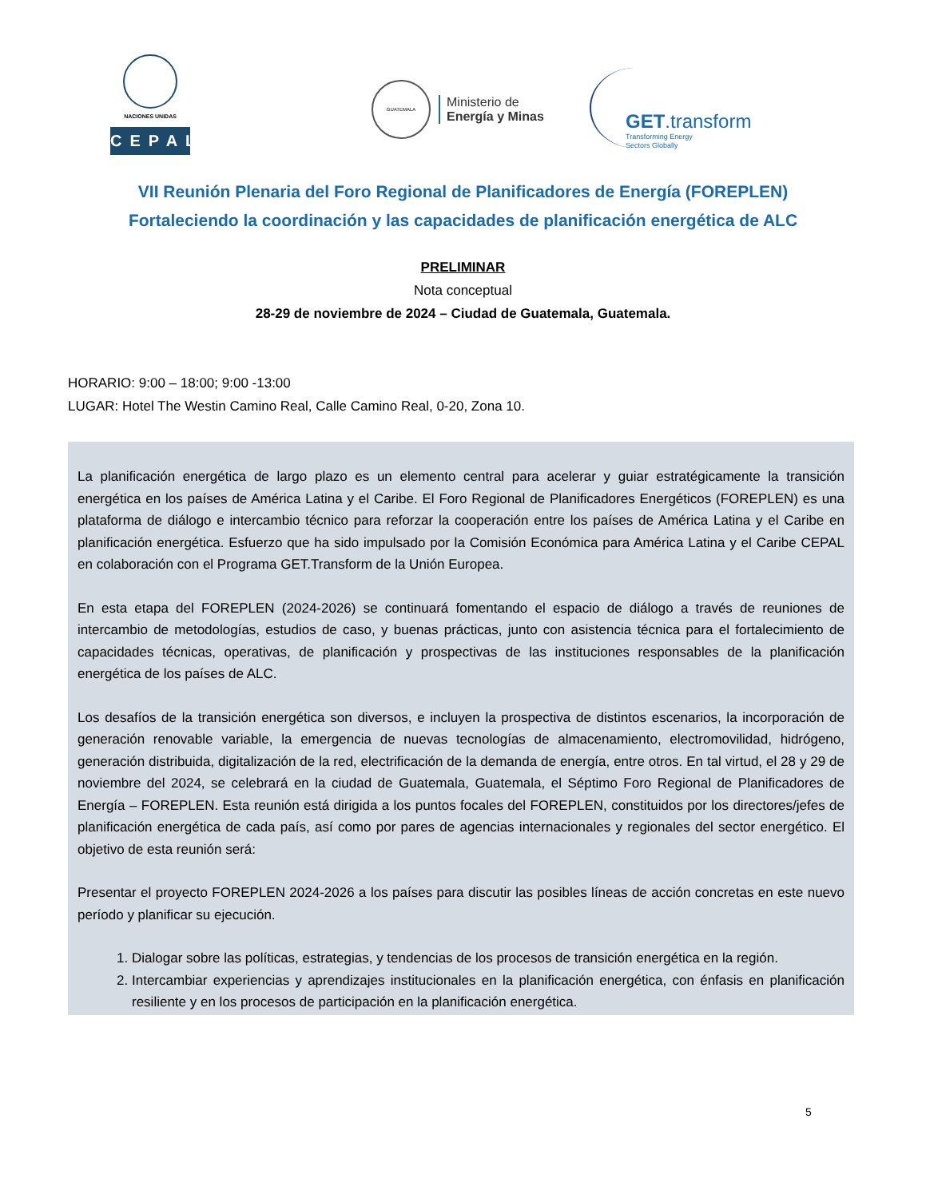NACIONES UNIDAS
CEPAL
GUATEMALA
Ministerio de
Energía y Minas
GET.transform
Transforming Energy
Sectors Globally
VII Reunión Plenaria del Foro Regional de Planificadores de Energía (FOREPLEN)
Fortaleciendo la coordinación y las capacidades de planificación energética de ALC
PRELIMINAR
Nota conceptual
28-29 de noviembre de 2024 – Ciudad de Guatemala, Guatemala.
HORARIO: 9:00 – 18:00; 9:00 -13:00
LUGAR: Hotel The Westin Camino Real, Calle Camino Real, 0-20, Zona 10.
La planificación energética de largo plazo es un elemento central para acelerar y guiar estratégicamente la transición energética en los países de América Latina y el Caribe. El Foro Regional de Planificadores Energéticos (FOREPLEN) es una plataforma de diálogo e intercambio técnico para reforzar la cooperación entre los países de América Latina y el Caribe en planificación energética. Esfuerzo que ha sido impulsado por la Comisión Económica para América Latina y el Caribe CEPAL en colaboración con el Programa GET.Transform de la Unión Europea.
En esta etapa del FOREPLEN (2024-2026) se continuará fomentando el espacio de diálogo a través de reuniones de intercambio de metodologías, estudios de caso, y buenas prácticas, junto con asistencia técnica para el fortalecimiento de capacidades técnicas, operativas, de planificación y prospectivas de las instituciones responsables de la planificación energética de los países de ALC.
Los desafíos de la transición energética son diversos, e incluyen la prospectiva de distintos escenarios, la incorporación de generación renovable variable, la emergencia de nuevas tecnologías de almacenamiento, electromovilidad, hidrógeno, generación distribuida, digitalización de la red, electrificación de la demanda de energía, entre otros. En tal virtud, el 28 y 29 de noviembre del 2024, se celebrará en la ciudad de Guatemala, Guatemala, el Séptimo Foro Regional de Planificadores de Energía – FOREPLEN. Esta reunión está dirigida a los puntos focales del FOREPLEN, constituidos por los directores/jefes de planificación energética de cada país, así como por pares de agencias internacionales y regionales del sector energético. El objetivo de esta reunión será:
Presentar el proyecto FOREPLEN 2024-2026 a los países para discutir las posibles líneas de acción concretas en este nuevo período y planificar su ejecución.
1. Dialogar sobre las políticas, estrategias, y tendencias de los procesos de transición energética en la región.
2. Intercambiar experiencias y aprendizajes institucionales en la planificación energética, con énfasis en planificación resiliente y en los procesos de participación en la planificación energética.
5